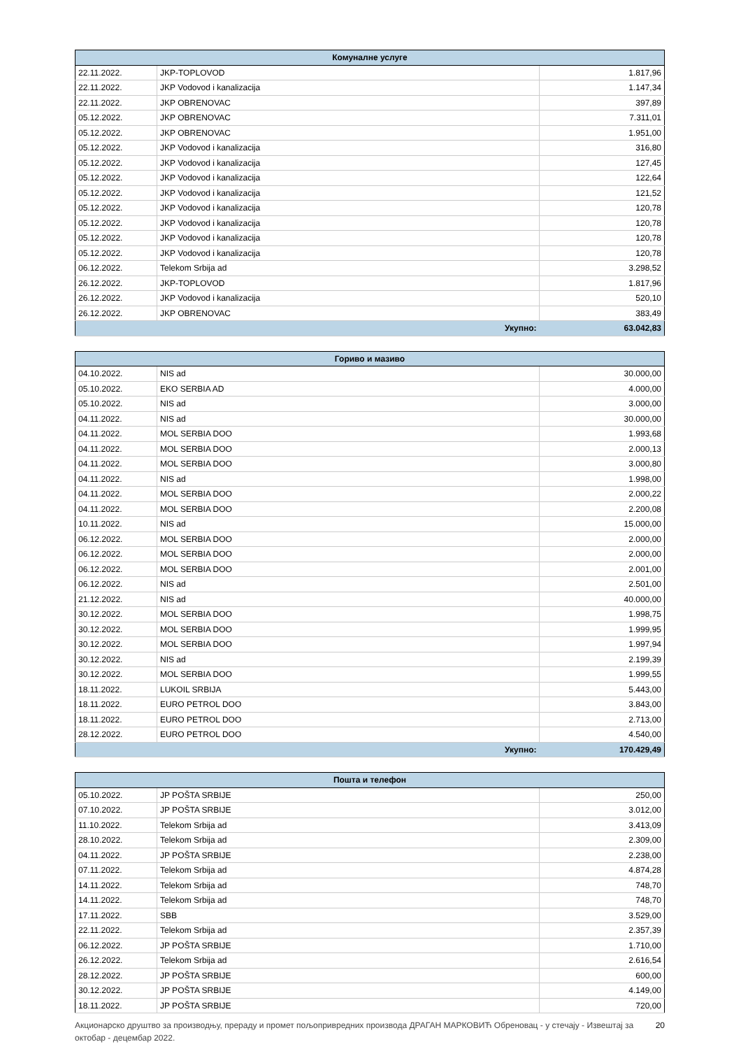| Комуналне услуге | | |
| --- | --- | --- |
| 22.11.2022. | JKP-TOPLOVOD | 1.817,96 |
| 22.11.2022. | JKP Vodovod i kanalizacija | 1.147,34 |
| 22.11.2022. | JKP OBRENOVAC | 397,89 |
| 05.12.2022. | JKP OBRENOVAC | 7.311,01 |
| 05.12.2022. | JKP OBRENOVAC | 1.951,00 |
| 05.12.2022. | JKP Vodovod i kanalizacija | 316,80 |
| 05.12.2022. | JKP Vodovod i kanalizacija | 127,45 |
| 05.12.2022. | JKP Vodovod i kanalizacija | 122,64 |
| 05.12.2022. | JKP Vodovod i kanalizacija | 121,52 |
| 05.12.2022. | JKP Vodovod i kanalizacija | 120,78 |
| 05.12.2022. | JKP Vodovod i kanalizacija | 120,78 |
| 05.12.2022. | JKP Vodovod i kanalizacija | 120,78 |
| 05.12.2022. | JKP Vodovod i kanalizacija | 120,78 |
| 06.12.2022. | Telekom Srbija ad | 3.298,52 |
| 26.12.2022. | JKP-TOPLOVOD | 1.817,96 |
| 26.12.2022. | JKP Vodovod i kanalizacija | 520,10 |
| 26.12.2022. | JKP OBRENOVAC | 383,49 |
| Укупно: | | 63.042,83 |
| Гориво и мазиво | | |
| --- | --- | --- |
| 04.10.2022. | NIS ad | 30.000,00 |
| 05.10.2022. | EKO SERBIA AD | 4.000,00 |
| 05.10.2022. | NIS ad | 3.000,00 |
| 04.11.2022. | NIS ad | 30.000,00 |
| 04.11.2022. | MOL SERBIA DOO | 1.993,68 |
| 04.11.2022. | MOL SERBIA DOO | 2.000,13 |
| 04.11.2022. | MOL SERBIA DOO | 3.000,80 |
| 04.11.2022. | NIS ad | 1.998,00 |
| 04.11.2022. | MOL SERBIA DOO | 2.000,22 |
| 04.11.2022. | MOL SERBIA DOO | 2.200,08 |
| 10.11.2022. | NIS ad | 15.000,00 |
| 06.12.2022. | MOL SERBIA DOO | 2.000,00 |
| 06.12.2022. | MOL SERBIA DOO | 2.000,00 |
| 06.12.2022. | MOL SERBIA DOO | 2.001,00 |
| 06.12.2022. | NIS ad | 2.501,00 |
| 21.12.2022. | NIS ad | 40.000,00 |
| 30.12.2022. | MOL SERBIA DOO | 1.998,75 |
| 30.12.2022. | MOL SERBIA DOO | 1.999,95 |
| 30.12.2022. | MOL SERBIA DOO | 1.997,94 |
| 30.12.2022. | NIS ad | 2.199,39 |
| 30.12.2022. | MOL SERBIA DOO | 1.999,55 |
| 18.11.2022. | LUKOIL SRBIJA | 5.443,00 |
| 18.11.2022. | EURO PETROL DOO | 3.843,00 |
| 18.11.2022. | EURO PETROL DOO | 2.713,00 |
| 28.12.2022. | EURO PETROL DOO | 4.540,00 |
| Укупно: | | 170.429,49 |
| Пошта и телефон | | |
| --- | --- | --- |
| 05.10.2022. | JP POŠTA SRBIJE | 250,00 |
| 07.10.2022. | JP POŠTA SRBIJE | 3.012,00 |
| 11.10.2022. | Telekom Srbija ad | 3.413,09 |
| 28.10.2022. | Telekom Srbija ad | 2.309,00 |
| 04.11.2022. | JP POŠTA SRBIJE | 2.238,00 |
| 07.11.2022. | Telekom Srbija ad | 4.874,28 |
| 14.11.2022. | Telekom Srbija ad | 748,70 |
| 14.11.2022. | Telekom Srbija ad | 748,70 |
| 17.11.2022. | SBB | 3.529,00 |
| 22.11.2022. | Telekom Srbija ad | 2.357,39 |
| 06.12.2022. | JP POŠTA SRBIJE | 1.710,00 |
| 26.12.2022. | Telekom Srbija ad | 2.616,54 |
| 28.12.2022. | JP POŠTA SRBIJE | 600,00 |
| 30.12.2022. | JP POŠTA SRBIJE | 4.149,00 |
| 18.11.2022. | JP POŠTA SRBIJE | 720,00 |
Акционарско друштво за производњу, прераду и промет пољопривредних производа ДРАГАН МАРКОВИЋ Обреновац - у стечају - Извештај за октобар - децембар 2022. 20